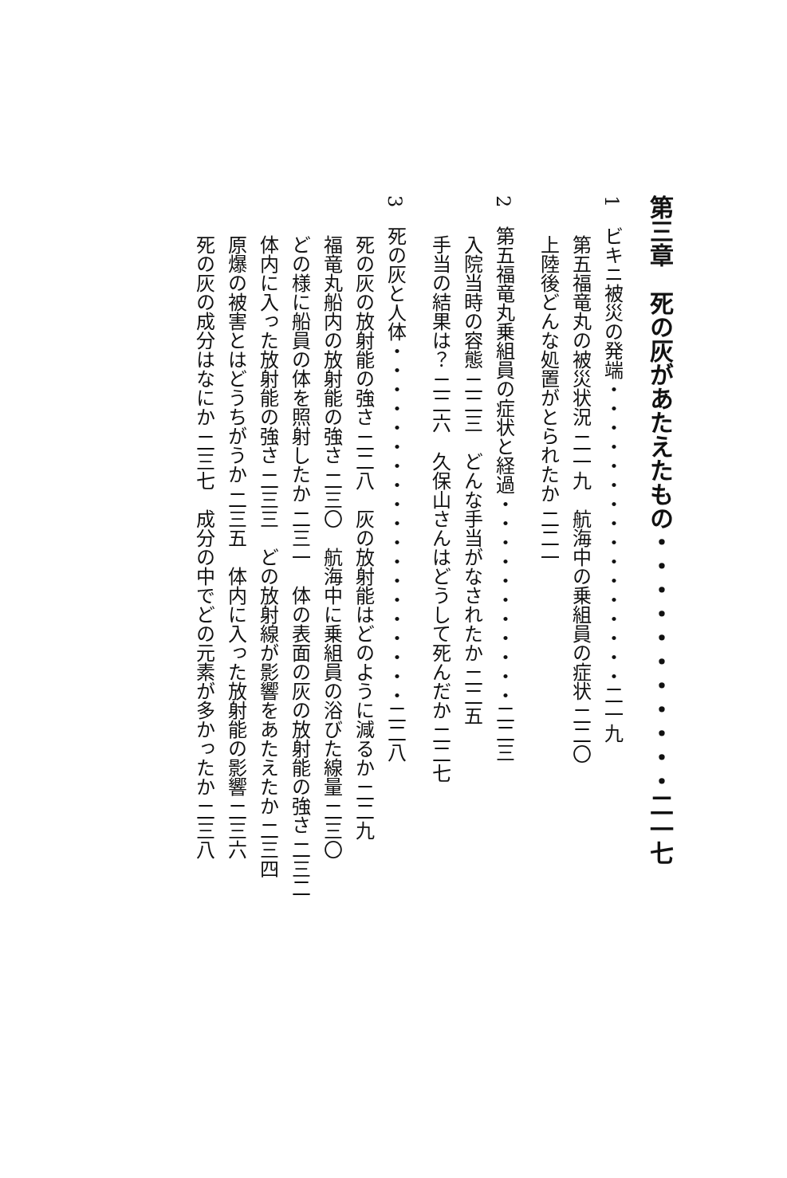第三章　死の灰があたえたもの・・・・・・・・・・・二一七
1　ビキニ被災の発端・・・・・・・・・・・・・・・・二一九
第五福竜丸の被災状況 二一九　航海中の乗組員の症状 二二〇
上陸後どんな処置がとられたか 二二一
2　第五福竜丸乗組員の症状と経過・・・・・・・・・・・二二三
入院当時の容態 二二三　どんな手当がなされたか 二二五
手当の結果は？ 二二六　久保山さんはどうして死んだか 二二七
3　死の灰と人体・・・・・・・・・・・・・・・・・・・二二八
死の灰の放射能の強さ 二二八　灰の放射能はどのように減るか 二二九
福竜丸船内の放射能の強さ 二三〇　航海中に乗組員の浴びた線量 二三〇
どの様に船員の体を照射したか 二三一　体の表面の灰の放射能の強さ 二三二
体内に入った放射能の強さ 二三三　どの放射線が影響をあたえたか 二三四
原爆の被害とはどうちがうか 二三五　体内に入った放射能の影響 二三六
死の灰の成分はなにか 二三七　成分の中でどの元素が多かったか 二三八